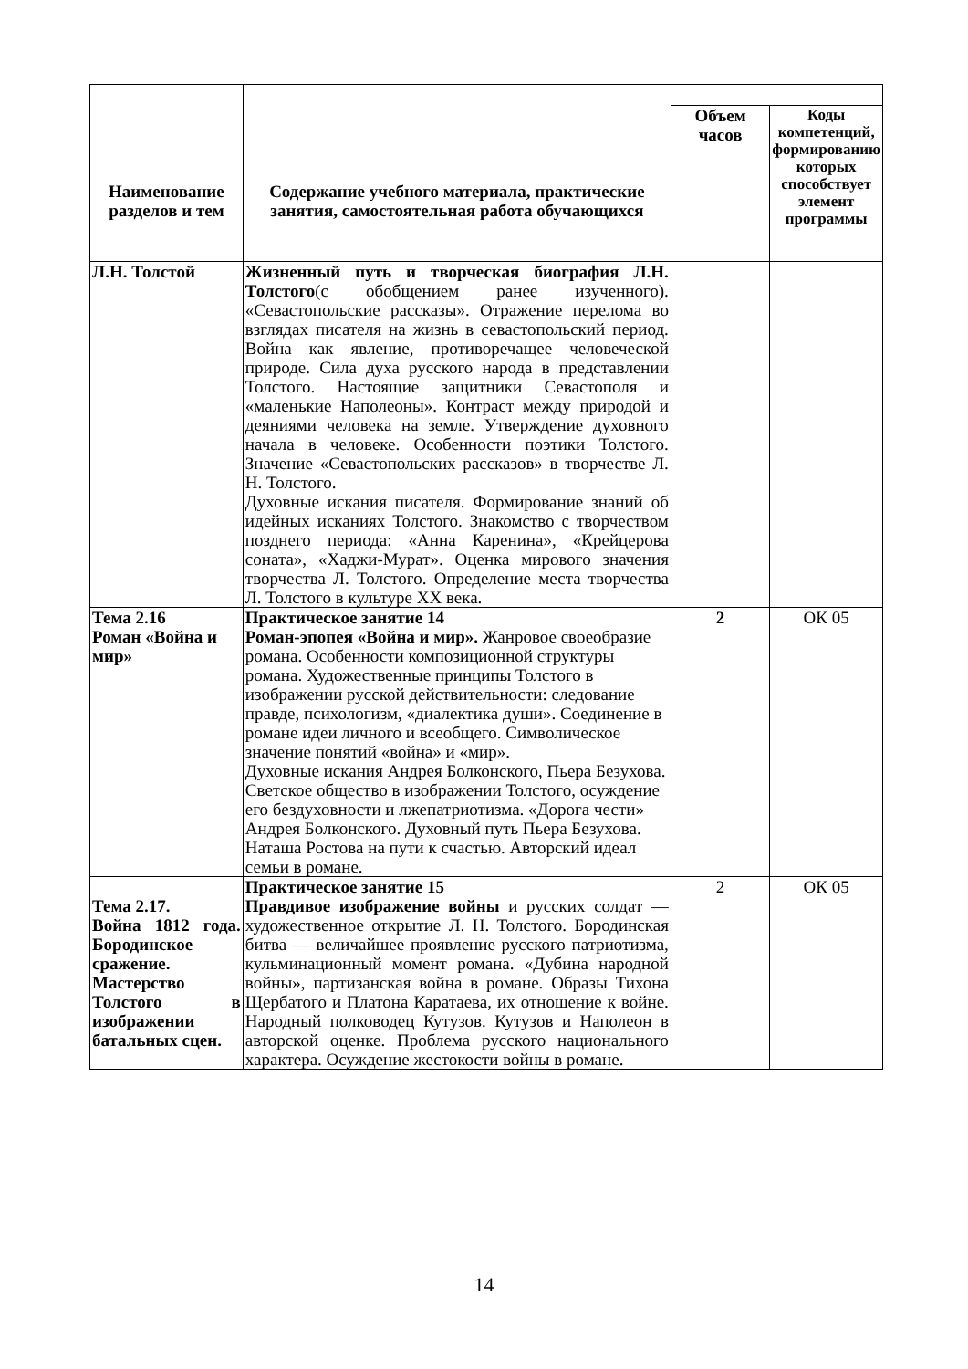| Наименование разделов и тем | Содержание учебного материала, практические занятия, самостоятельная работа обучающихся | | |
| --- | --- | --- | --- |
| | | Объем часов | Коды компетенций, формированию которых способствует элемент программы |
| Л.Н. Толстой | Жизненный путь и творческая биография Л.Н. Толстого (с обобщением ранее изученного). «Севастопольские рассказы». Отражение перелома во взглядах писателя на жизнь в севастопольский период. Война как явление, противоречащее человеческой природе. Сила духа русского народа в представлении Толстого. Настоящие защитники Севастополя и «маленькие Наполеоны». Контраст между природой и деяниями человека на земле. Утверждение духовного начала в человеке. Особенности поэтики Толстого. Значение «Севастопольских рассказов» в творчестве Л. Н. Толстого. Духовные искания писателя. Формирование знаний об идейных исканиях Толстого. Знакомство с творчеством позднего периода: «Анна Каренина», «Крейцерова соната», «Хаджи-Мурат». Оценка мирового значения творчества Л. Толстого. Определение места творчества Л. Толстого в культуре XX века. | | |
| Тема 2.16 Роман «Война и мир» | Практическое занятие 14 Роман-эпопея «Война и мир». Жанровое своеобразие романа. Особенности композиционной структуры романа. Художественные принципы Толстого в изображении русской действительности: следование правде, психологизм, «диалектика души». Соединение в романе идеи личного и всеобщего. Символическое значение понятий «война» и «мир». Духовные искания Андрея Болконского, Пьера Безухова. Светское общество в изображении Толстого, осуждение его бездуховности и лжепатриотизма. «Дорога чести» Андрея Болконского. Духовный путь Пьера Безухова. Наташа Ростова на пути к счастью. Авторский идеал семьи в романе. | 2 | ОК 05 |
| Тема 2.17. Война 1812 года. Бородинское сражение. Мастерство Толстого в изображении батальных сцен. | Практическое занятие 15 Правдивое изображение войны и русских солдат — художественное открытие Л. Н. Толстого. Бородинская битва — величайшее проявление русского патриотизма, кульминационный момент романа. «Дубина народной войны», партизанская война в романе. Образы Тихона Щербатого и Платона Каратаева, их отношение к войне. Народный полководец Кутузов. Кутузов и Наполеон в авторской оценке. Проблема русского национального характера. Осуждение жестокости войны в романе. | 2 | ОК 05 |
14